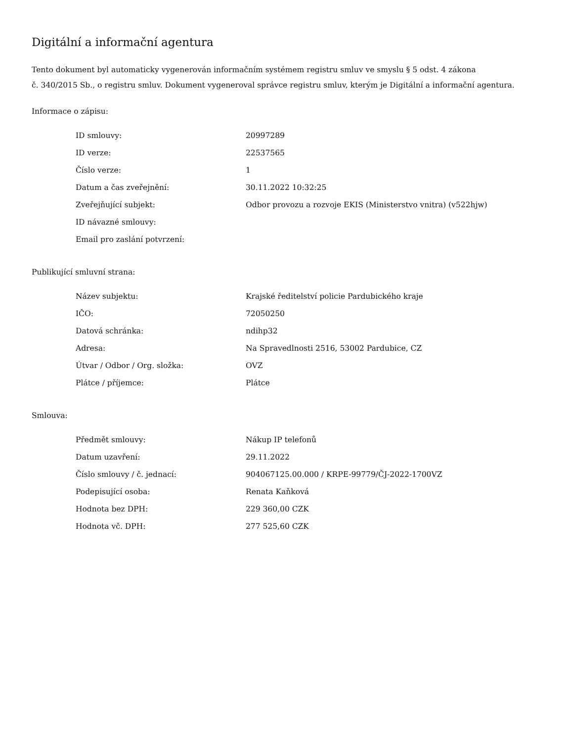Digitální a informační agentura
Tento dokument byl automaticky vygenerován informačním systémem registru smluv ve smyslu § 5 odst. 4 zákona
č. 340/2015 Sb., o registru smluv. Dokument vygeneroval správce registru smluv, kterým je Digitální a informační agentura.
Informace o zápisu:
| ID smlouvy: | 20997289 |
| ID verze: | 22537565 |
| Číslo verze: | 1 |
| Datum a čas zveřejnění: | 30.11.2022 10:32:25 |
| Zveřejňující subjekt: | Odbor provozu a rozvoje EKIS (Ministerstvo vnitra) (v522hjw) |
| ID návazné smlouvy: | |
| Email pro zaslání potvrzení: | |
Publikující smluvní strana:
| Název subjektu: | Krajské ředitelství policie Pardubického kraje |
| IČO: | 72050250 |
| Datová schránka: | ndihp32 |
| Adresa: | Na Spravedlnosti 2516, 53002 Pardubice, CZ |
| Útvar / Odbor / Org. složka: | OVZ |
| Plátce / příjemce: | Plátce |
Smlouva:
| Předmět smlouvy: | Nákup IP telefonů |
| Datum uzavření: | 29.11.2022 |
| Číslo smlouvy / č. jednací: | 904067125.00.000 / KRPE-99779/ČJ-2022-1700VZ |
| Podepisující osoba: | Renata Kaňková |
| Hodnota bez DPH: | 229 360,00 CZK |
| Hodnota vč. DPH: | 277 525,60 CZK |